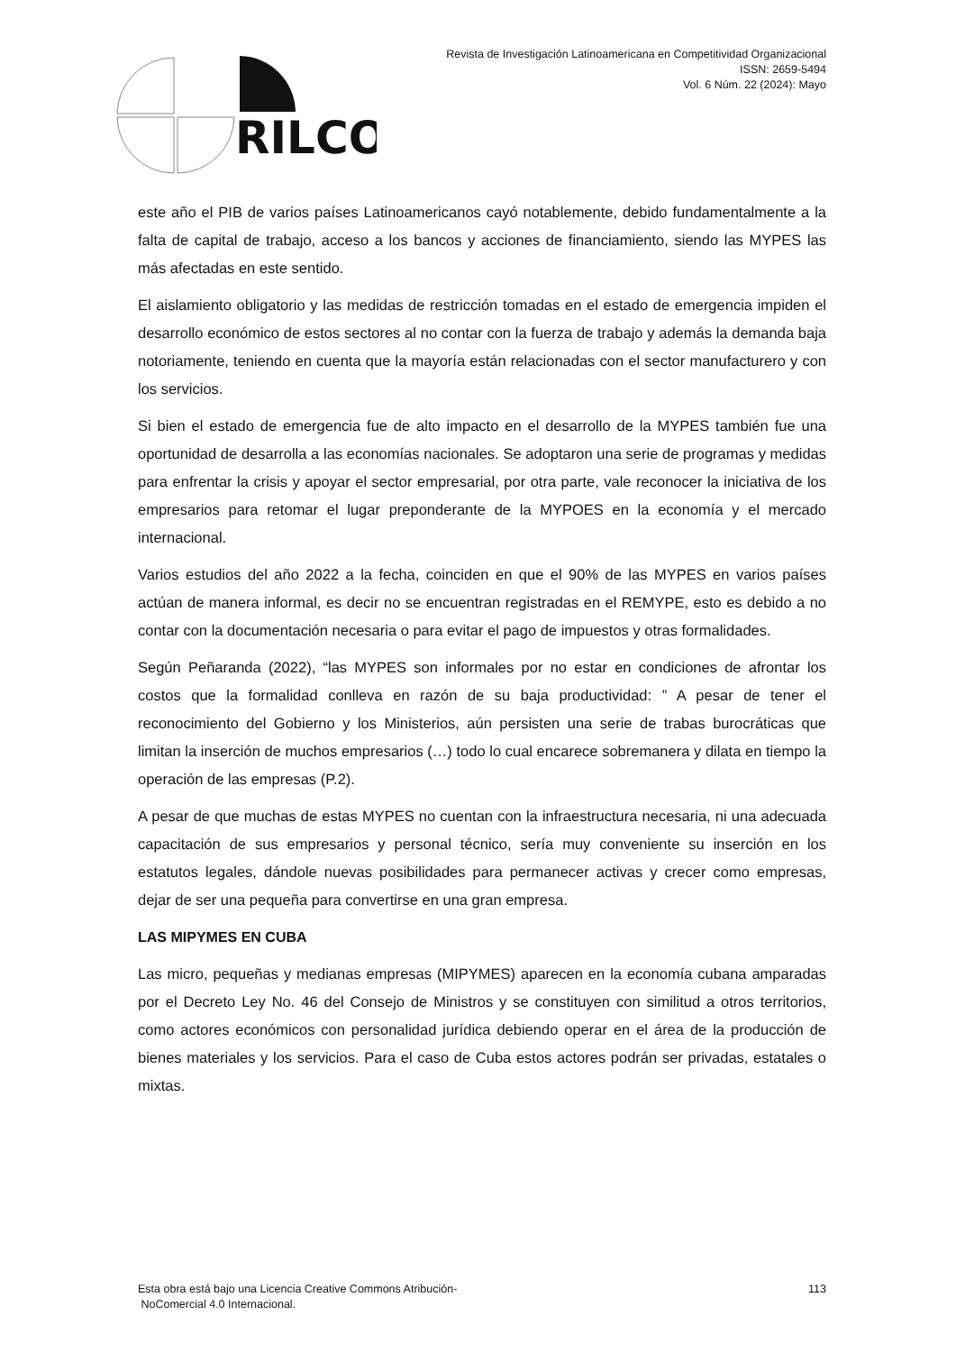RILCO
Revista de Investigación Latinoamericana en Competitividad Organizacional
ISSN: 2659-5494
Vol. 6 Núm. 22 (2024): Mayo
este año el PIB de varios países Latinoamericanos cayó notablemente, debido fundamentalmente a la falta de capital de trabajo, acceso a los bancos y acciones de financiamiento, siendo las MYPES las más afectadas en este sentido.
El aislamiento obligatorio y las medidas de restricción tomadas en el estado de emergencia impiden el desarrollo económico de estos sectores al no contar con la fuerza de trabajo y además la demanda baja notoriamente, teniendo en cuenta que la mayoría están relacionadas con el sector manufacturero y con los servicios.
Si bien el estado de emergencia fue de alto impacto en el desarrollo de la MYPES también fue una oportunidad de desarrolla a las economías nacionales. Se adoptaron una serie de programas y medidas para enfrentar la crisis y apoyar el sector empresarial, por otra parte, vale reconocer la iniciativa de los empresarios para retomar el lugar preponderante de la MYPOES en la economía y el mercado internacional.
Varios estudios del año 2022 a la fecha, coinciden en que el 90% de las MYPES en varios países actúan de manera informal, es decir no se encuentran registradas en el REMYPE, esto es debido a no contar con la documentación necesaria o para evitar el pago de impuestos y otras formalidades.
Según Peñaranda (2022), “las MYPES son informales por no estar en condiciones de afrontar los costos que la formalidad conlleva en razón de su baja productividad: ” A pesar de tener el reconocimiento del Gobierno y los Ministerios, aún persisten una serie de trabas burocráticas que limitan la inserción de muchos empresarios (…) todo lo cual encarece sobremanera y dilata en tiempo la operación de las empresas (P.2).
A pesar de que muchas de estas MYPES no cuentan con la infraestructura necesaria, ni una adecuada capacitación de sus empresarios y personal técnico, sería muy conveniente su inserción en los estatutos legales, dándole nuevas posibilidades para permanecer activas y crecer como empresas, dejar de ser una pequeña para convertirse en una gran empresa.
LAS MIPYMES EN CUBA
Las micro, pequeñas y medianas empresas (MIPYMES) aparecen en la economía cubana amparadas por el Decreto Ley No. 46 del Consejo de Ministros y se constituyen con similitud a otros territorios, como actores económicos con personalidad jurídica debiendo operar en el área de la producción de bienes materiales y los servicios. Para el caso de Cuba estos actores podrán ser privadas, estatales o mixtas.
Esta obra está bajo una Licencia Creative Commons Atribución-
NoComercial 4.0 Internacional.
113